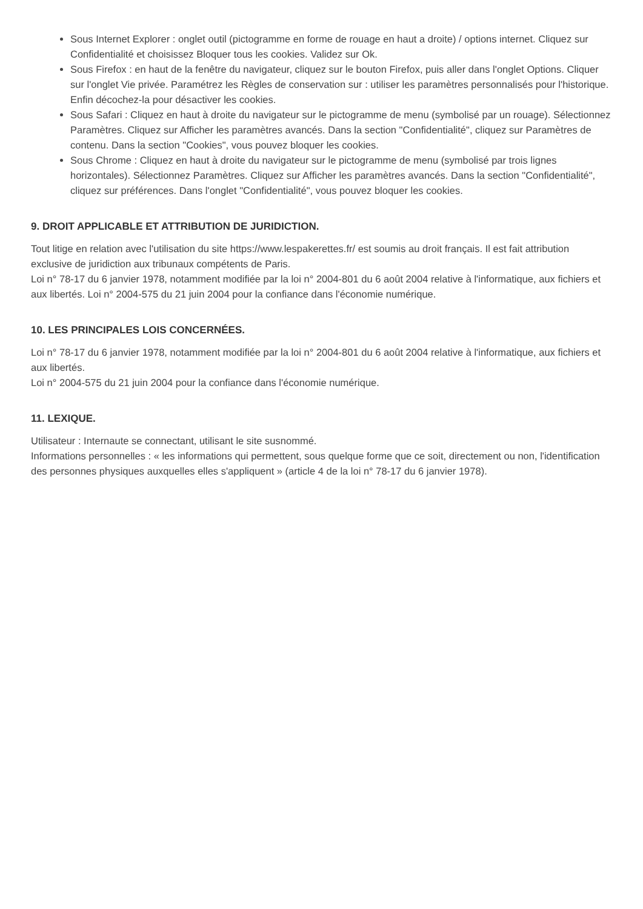Sous Internet Explorer : onglet outil (pictogramme en forme de rouage en haut a droite) / options internet. Cliquez sur Confidentialité et choisissez Bloquer tous les cookies. Validez sur Ok.
Sous Firefox : en haut de la fenêtre du navigateur, cliquez sur le bouton Firefox, puis aller dans l'onglet Options. Cliquer sur l'onglet Vie privée. Paramétrez les Règles de conservation sur : utiliser les paramètres personnalisés pour l'historique. Enfin décochez-la pour désactiver les cookies.
Sous Safari : Cliquez en haut à droite du navigateur sur le pictogramme de menu (symbolisé par un rouage). Sélectionnez Paramètres. Cliquez sur Afficher les paramètres avancés. Dans la section "Confidentialité", cliquez sur Paramètres de contenu. Dans la section "Cookies", vous pouvez bloquer les cookies.
Sous Chrome : Cliquez en haut à droite du navigateur sur le pictogramme de menu (symbolisé par trois lignes horizontales). Sélectionnez Paramètres. Cliquez sur Afficher les paramètres avancés. Dans la section "Confidentialité", cliquez sur préférences. Dans l'onglet "Confidentialité", vous pouvez bloquer les cookies.
9. DROIT APPLICABLE ET ATTRIBUTION DE JURIDICTION.
Tout litige en relation avec l'utilisation du site https://www.lespakerettes.fr/ est soumis au droit français. Il est fait attribution exclusive de juridiction aux tribunaux compétents de Paris.
Loi n° 78-17 du 6 janvier 1978, notamment modifiée par la loi n° 2004-801 du 6 août 2004 relative à l'informatique, aux fichiers et aux libertés. Loi n° 2004-575 du 21 juin 2004 pour la confiance dans l'économie numérique.
10. LES PRINCIPALES LOIS CONCERNÉES.
Loi n° 78-17 du 6 janvier 1978, notamment modifiée par la loi n° 2004-801 du 6 août 2004 relative à l'informatique, aux fichiers et aux libertés.
Loi n° 2004-575 du 21 juin 2004 pour la confiance dans l'économie numérique.
11. LEXIQUE.
Utilisateur : Internaute se connectant, utilisant le site susnommé.
Informations personnelles : « les informations qui permettent, sous quelque forme que ce soit, directement ou non, l'identification des personnes physiques auxquelles elles s'appliquent » (article 4 de la loi n° 78-17 du 6 janvier 1978).